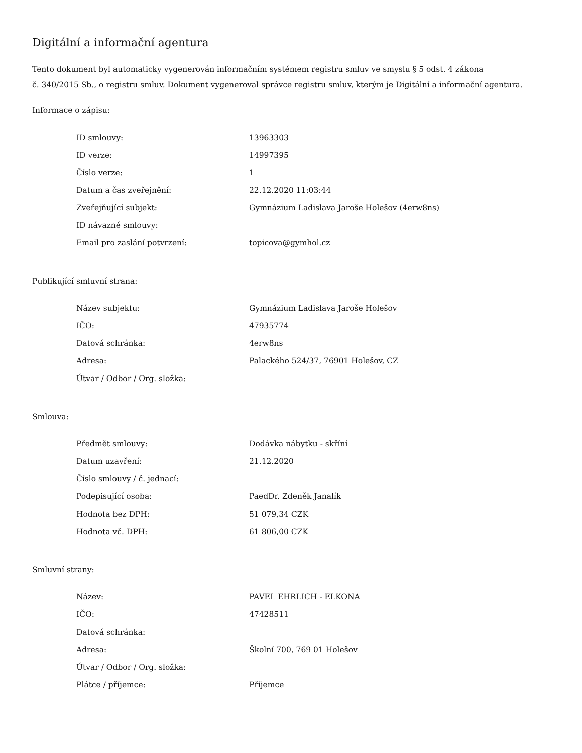Digitální a informační agentura
Tento dokument byl automaticky vygenerován informačním systémem registru smluv ve smyslu § 5 odst. 4 zákona
č. 340/2015 Sb., o registru smluv. Dokument vygeneroval správce registru smluv, kterým je Digitální a informační agentura.
Informace o zápisu:
| ID smlouvy: | 13963303 |
| ID verze: | 14997395 |
| Číslo verze: | 1 |
| Datum a čas zveřejnění: | 22.12.2020 11:03:44 |
| Zveřejňující subjekt: | Gymnázium Ladislava Jaroše Holešov (4erw8ns) |
| ID návazné smlouvy: | |
| Email pro zaslání potvrzení: | topicova@gymhol.cz |
Publikující smluvní strana:
| Název subjektu: | Gymnázium Ladislava Jaroše Holešov |
| IČO: | 47935774 |
| Datová schránka: | 4erw8ns |
| Adresa: | Palackého 524/37, 76901 Holešov, CZ |
| Útvar / Odbor / Org. složka: | |
Smlouva:
| Předmět smlouvy: | Dodávka nábytku - skříní |
| Datum uzavření: | 21.12.2020 |
| Číslo smlouvy / č. jednací: | |
| Podepisující osoba: | PaedDr. Zdeněk Janalík |
| Hodnota bez DPH: | 51 079,34 CZK |
| Hodnota vč. DPH: | 61 806,00 CZK |
Smluvní strany:
| Název: | PAVEL EHRLICH - ELKONA |
| IČO: | 47428511 |
| Datová schránka: | |
| Adresa: | Školní 700, 769 01 Holešov |
| Útvar / Odbor / Org. složka: | |
| Plátce / příjemce: | Příjemce |